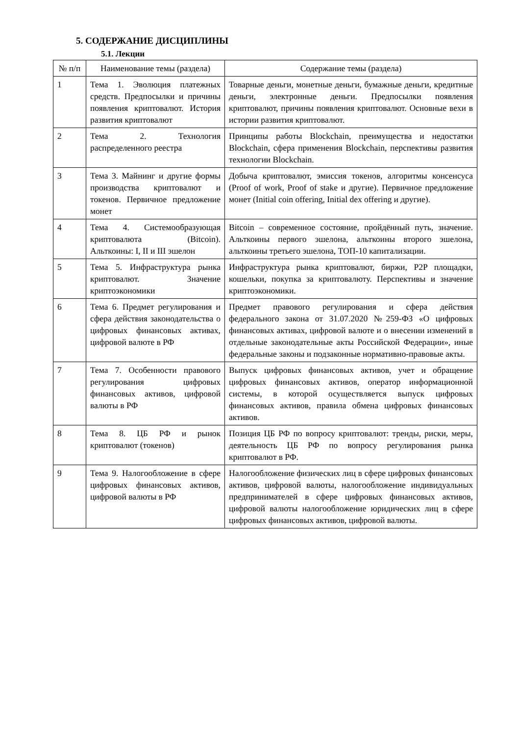5. СОДЕРЖАНИЕ ДИСЦИПЛИНЫ
5.1. Лекции
| № п/п | Наименование темы (раздела) | Содержание темы (раздела) |
| --- | --- | --- |
| 1 | Тема 1. Эволюция платежных средств. Предпосылки и причины появления криптовалют. История развития криптовалют | Товарные деньги, монетные деньги, бумажные деньги, кредитные деньги, электронные деньги. Предпосылки появления криптовалют, причины появления криптовалют. Основные вехи в истории развития криптовалют. |
| 2 | Тема 2. Технология распределенного реестра | Принципы работы Blockchain, преимущества и недостатки Blockchain, сфера применения Blockchain, перспективы развития технологии Blockchain. |
| 3 | Тема 3. Майнинг и другие формы производства криптовалют и токенов. Первичное предложение монет | Добыча криптовалют, эмиссия токенов, алгоритмы консенсуса (Proof of work, Proof of stake и другие). Первичное предложение монет (Initial coin offering, Initial dex offering и другие). |
| 4 | Тема 4. Системообразующая криптовалюта (Bitcoin). Альткоины: I, II и III эшелон | Bitcoin – современное состояние, пройдённый путь, значение. Альткоины первого эшелона, альткоины второго эшелона, альткоины третьего эшелона, ТОП-10 капитализации. |
| 5 | Тема 5. Инфраструктура рынка криптовалют. Значение криптоэкономики | Инфраструктура рынка криптовалют, биржи, P2P площадки, кошельки, покупка за криптовалюту. Перспективы и значение криптоэкономики. |
| 6 | Тема 6. Предмет регулирования и сфера действия законодательства о цифровых финансовых активах, цифровой валюте в РФ | Предмет правового регулирования и сфера действия федерального закона от 31.07.2020 №259-ФЗ «О цифровых финансовых активах, цифровой валюте и о внесении изменений в отдельные законодательные акты Российской Федерации», иные федеральные законы и подзаконные нормативно-правовые акты. |
| 7 | Тема 7. Особенности правового регулирования цифровых финансовых активов, цифровой валюты в РФ | Выпуск цифровых финансовых активов, учет и обращение цифровых финансовых активов, оператор информационной системы, в которой осуществляется выпуск цифровых финансовых активов, правила обмена цифровых финансовых активов. |
| 8 | Тема 8. ЦБ РФ и рынок криптовалют (токенов) | Позиция ЦБ РФ по вопросу криптовалют: тренды, риски, меры, деятельность ЦБ РФ по вопросу регулирования рынка криптовалют в РФ. |
| 9 | Тема 9. Налогообложение в сфере цифровых финансовых активов, цифровой валюты в РФ | Налогообложение физических лиц в сфере цифровых финансовых активов, цифровой валюты, налогообложение индивидуальных предпринимателей в сфере цифровых финансовых активов, цифровой валюты налогообложение юридических лиц в сфере цифровых финансовых активов, цифровой валюты. |